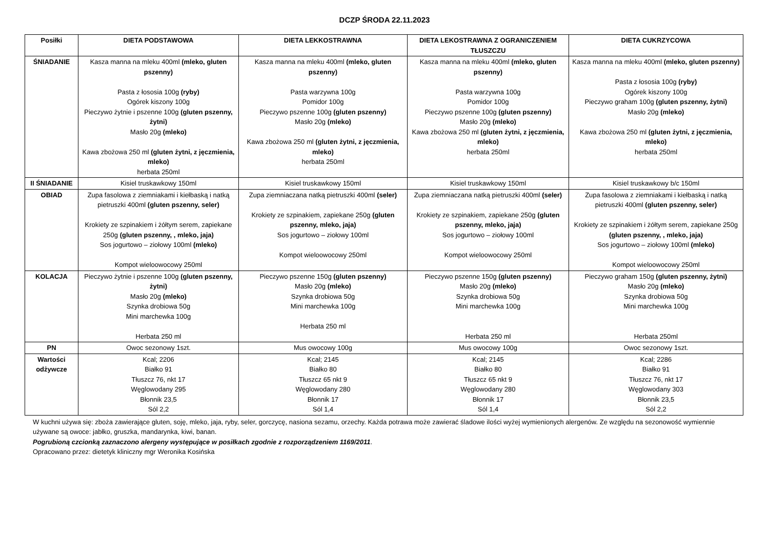DCZP ŚRODA 22.11.2023
| Posiłki | DIETA PODSTAWOWA | DIETA LEKKOSTRAWNA | DIETA LEKOSTRAWNA Z OGRANICZENIEM TŁUSZCZU | DIETA CUKRZYCOWA |
| --- | --- | --- | --- | --- |
| ŚNIADANIE | Kasza manna na mleku 400ml (mleko, gluten pszenny) Pasta z łososia 100g (ryby) Ogórek kiszony 100g Pieczywo żytnie i pszenne 100g (gluten pszenny, żytni) Masło 20g (mleko) Kawa zbożowa 250 ml (gluten żytni, z jęczmienia, mleko) herbata 250ml | Kasza manna na mleku 400ml (mleko, gluten pszenny) Pasta warzywna 100g Pomidor 100g Pieczywo pszenne 100g (gluten pszenny) Masło 20g (mleko) Kawa zbożowa 250 ml (gluten żytni, z jęczmienia, mleko) herbata 250ml | Kasza manna na mleku 400ml (mleko, gluten pszenny) Pasta warzywna 100g Pomidor 100g Pieczywo pszenne 100g (gluten pszenny) Masło 20g (mleko) Kawa zbożowa 250 ml (gluten żytni, z jęczmienia, mleko) herbata 250ml | Kasza manna na mleku 400ml (mleko, gluten pszenny) Pasta z łososia 100g (ryby) Ogórek kiszony 100g Pieczywo graham 100g (gluten pszenny, żytni) Masło 20g (mleko) Kawa zbożowa 250 ml (gluten żytni, z jęczmienia, mleko) herbata 250ml |
| II ŚNIADANIE | Kisiel truskawkowy 150ml | Kisiel truskawkowy 150ml | Kisiel truskawkowy 150ml | Kisiel truskawkowy b/c 150ml |
| OBIAD | Zupa fasolowa z ziemniakami i kiełbaską i natką pietruszki 400ml (gluten pszenny, seler) Krokiety ze szpinakiem i żółtym serem, zapiekane 250g (gluten pszenny, , mleko, jaja) Sos jogurtowo – ziołowy 100ml (mleko) Kompot wieloowocowy 250ml | Zupa ziemniaczana natką pietruszki 400ml (seler) Krokiety ze szpinakiem, zapiekane 250g (gluten pszenny, mleko, jaja) Sos jogurtowo – ziołowy 100ml Kompot wieloowocowy 250ml | Zupa ziemniaczana natką pietruszki 400ml (seler) Krokiety ze szpinakiem, zapiekane 250g (gluten pszenny, mleko, jaja) Sos jogurtowo – ziołowy 100ml Kompot wieloowocowy 250ml | Zupa fasolowa z ziemniakami i kiełbaską i natką pietruszki 400ml (gluten pszenny, seler) Krokiety ze szpinakiem i żółtym serem, zapiekane 250g (gluten pszenny, , mleko, jaja) Sos jogurtowo – ziołowy 100ml (mleko) Kompot wieloowocowy 250ml |
| KOLACJA | Pieczywo żytnie i pszenne 100g (gluten pszenny, żytni) Masło 20g (mleko) Szynka drobiowa 50g Mini marchewka 100g Herbata 250 ml | Pieczywo pszenne 150g (gluten pszenny) Masło 20g (mleko) Szynka drobiowa 50g Mini marchewka 100g Herbata 250 ml | Pieczywo pszenne 150g (gluten pszenny) Masło 20g (mleko) Szynka drobiowa 50g Mini marchewka 100g Herbata 250 ml | Pieczywo graham 150g (gluten pszenny, żytni) Masło 20g (mleko) Szynka drobiowa 50g Mini marchewka 100g Herbata 250ml |
| PN | Owoc sezonowy 1szt. | Mus owocowy 100g | Mus owocowy 100g | Owoc sezonowy 1szt. |
| Wartości odżywcze | Kcal; 2206 Białko 91 Tłuszcz 76, nkt 17 Węglowodany 295 Błonnik 23,5 Sól 2,2 | Kcal; 2145 Białko 80 Tłuszcz 65 nkt 9 Węglowodany 280 Błonnik 17 Sól 1,4 | Kcal; 2145 Białko 80 Tłuszcz 65 nkt 9 Węglowodany 280 Błonnik 17 Sól 1,4 | Kcal; 2286 Białko 91 Tłuszcz 76, nkt 17 Węglowodany 303 Błonnik 23,5 Sól 2,2 |
W kuchni używa się: zboża zawierające gluten, soję, mleko, jaja, ryby, seler, gorczycę, nasiona sezamu, orzechy. Każda potrawa może zawierać śladowe ilości wyżej wymienionych alergenów. Ze względu na sezonowość wymiennie używane są owoce: jabłko, gruszka, mandarynka, kiwi, banan.
Pogrubioną czcionką zaznaczono alergeny występujące w posiłkach zgodnie z rozporządzeniem 1169/2011.
Opracowano przez: dietetyk kliniczny mgr Weronika Kosińska